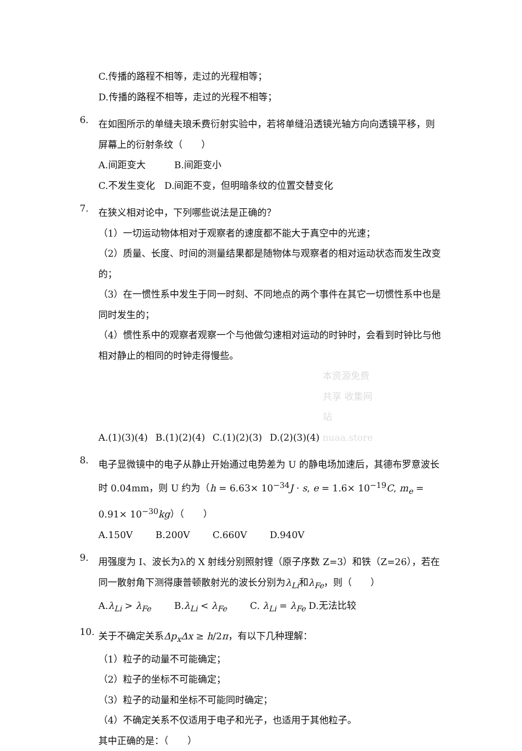C.传播的路程不相等，走过的光程相等；
D.传播的路程不相等，走过的光程不相等；
6.
在如图所示的单缝夫琅禾费衍射实验中，若将单缝沿透镜光轴方向向透镜平移，则屏幕上的衍射条纹（　　）
A.间距变大 B.间距变小
C.不发生变化　D.间距不变，但明暗条纹的位置交替变化
7.
在狭义相对论中，下列哪些说法是正确的？
（1）一切运动物体相对于观察者的速度都不能大于真空中的光速；
（2）质量、长度、时间的测量结果都是随物体与观察者的相对运动状态而发生改变的；
（3）在一惯性系中发生于同一时刻、不同地点的两个事件在其它一切惯性系中也是同时发生的；
（4）惯性系中的观察者观察一个与他做匀速相对运动的时钟时，会看到时钟比与他相对静止的相同的时钟走得慢些。
A.(1)(3)(4) B.(1)(2)(4) C.(1)(2)(3) D.(2)(3)(4) 本资源免费共享 收集网站 nuaa.store
8.
电子显微镜中的电子从静止开始通过电势差为 U 的静电场加速后，其德布罗意波长时 0.04mm，则 U 约为（h = 6.63× 10<sup>−34</sup>J · s, e = 1.6× 10<sup>−19</sup>C, m<sub>e</sub> = 0.91× 10<sup>−30</sup>kg）（　　）
A.150V B.200V C.660V D.940V
9.
用强度为 I、波长为λ的 X 射线分别照射锂（原子序数 Z=3）和铁（Z=26），若在同一散射角下测得康普顿散射光的波长分别为λ<sub>Li</sub>和λ<sub>Fe</sub>，则（　　）
A.λ<sub>Li</sub> > λ<sub>Fe</sub> B.λ<sub>Li</sub> < λ<sub>Fe</sub> C. λ<sub>Li</sub> = λ<sub>Fe</sub> D.无法比较
10.
关于不确定关系Δp<sub>x</sub>Δx ≥ h/2π，有以下几种理解：
（1）粒子的动量不可能确定；
（2）粒子的坐标不可能确定；
（3）粒子的动量和坐标不可能同时确定；
（4）不确定关系不仅适用于电子和光子，也适用于其他粒子。
其中正确的是：（　　）